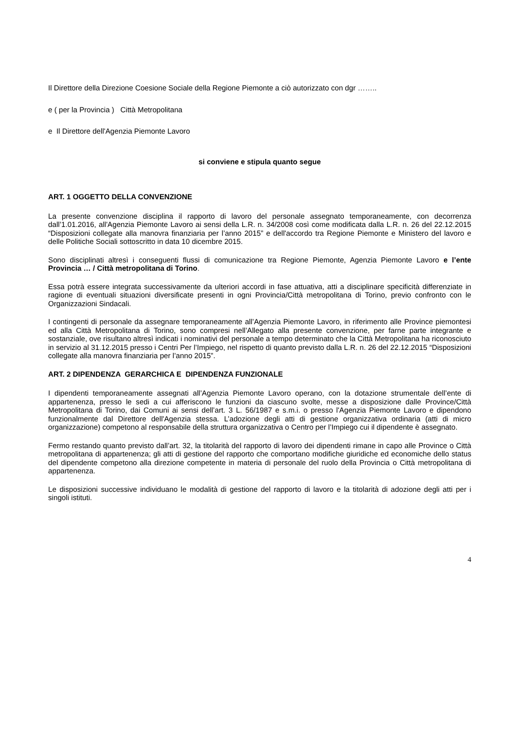Il Direttore della Direzione Coesione Sociale della Regione Piemonte a ciò autorizzato con dgr ……..
e ( per la Provincia ) Città Metropolitana
e Il Direttore dell'Agenzia Piemonte Lavoro
si conviene e stipula quanto segue
ART. 1 OGGETTO DELLA CONVENZIONE
La presente convenzione disciplina il rapporto di lavoro del personale assegnato temporaneamente, con decorrenza dall’1.01.2016, all'Agenzia Piemonte Lavoro ai sensi della L.R. n. 34/2008 così come modificata dalla L.R. n. 26 del 22.12.2015 “Disposizioni collegate alla manovra finanziaria per l’anno 2015” e dell'accordo tra Regione Piemonte e Ministero del lavoro e delle Politiche Sociali sottoscritto in data 10 dicembre 2015.
Sono disciplinati altresì i conseguenti flussi di comunicazione tra Regione Piemonte, Agenzia Piemonte Lavoro e l’ente Provincia … / Città metropolitana di Torino.
Essa potrà essere integrata successivamente da ulteriori accordi in fase attuativa, atti a disciplinare specificità differenziate in ragione di eventuali situazioni diversificate presenti in ogni Provincia/Città metropolitana di Torino, previo confronto con le Organizzazioni Sindacali.
I contingenti di personale da assegnare temporaneamente all’Agenzia Piemonte Lavoro, in riferimento alle Province piemontesi ed alla Città Metropolitana di Torino, sono compresi nell’Allegato alla presente convenzione, per farne parte integrante e sostanziale, ove risultano altresì indicati i nominativi del personale a tempo determinato che la Città Metropolitana ha riconosciuto in servizio al 31.12.2015 presso i Centri Per l’Impiego, nel rispetto di quanto previsto dalla L.R. n. 26 del 22.12.2015 “Disposizioni collegate alla manovra finanziaria per l’anno 2015”.
ART. 2 DIPENDENZA GERARCHICA E DIPENDENZA FUNZIONALE
I dipendenti temporaneamente assegnati all’Agenzia Piemonte Lavoro operano, con la dotazione strumentale dell’ente di appartenenza, presso le sedi a cui afferiscono le funzioni da ciascuno svolte, messe a disposizione dalle Province/Città Metropolitana di Torino, dai Comuni ai sensi dell’art. 3 L. 56/1987 e s.m.i. o presso l'Agenzia Piemonte Lavoro e dipendono funzionalmente dal Direttore dell'Agenzia stessa. L’adozione degli atti di gestione organizzativa ordinaria (atti di micro organizzazione) competono al responsabile della struttura organizzativa o Centro per l’Impiego cui il dipendente è assegnato.
Fermo restando quanto previsto dall’art. 32, la titolarità del rapporto di lavoro dei dipendenti rimane in capo alle Province o Città metropolitana di appartenenza; gli atti di gestione del rapporto che comportano modifiche giuridiche ed economiche dello status del dipendente competono alla direzione competente in materia di personale del ruolo della Provincia o Città metropolitana di appartenenza.
Le disposizioni successive individuano le modalità di gestione del rapporto di lavoro e la titolarità di adozione degli atti per i singoli istituti.
4